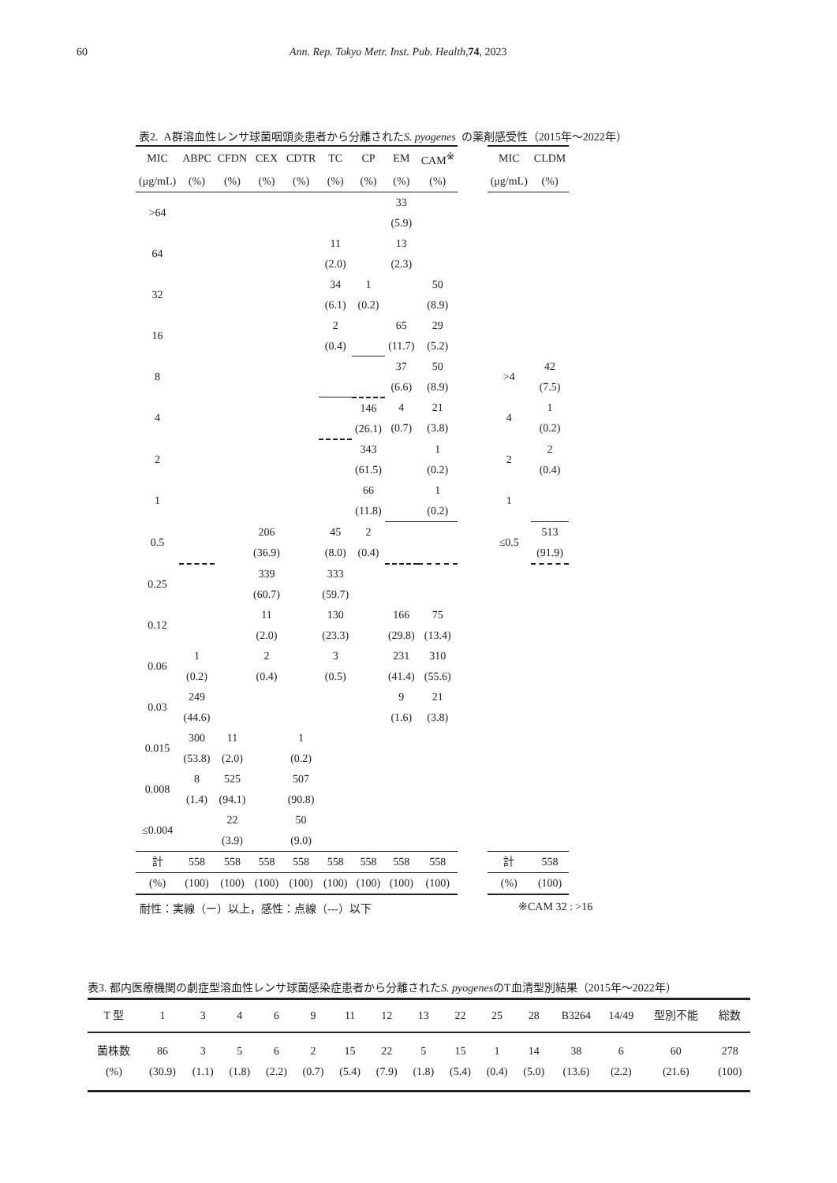60 Ann. Rep. Tokyo Metr. Inst. Pub. Health, 74, 2023
表2. A群溶血性レンサ球菌咽頭炎患者から分離されたS. pyogenes の薬剤感受性（2015年～2022年）
| MIC | ABPC | CFDN | CEX | CDTR | TC | CP | EM | CAM<sup>※</sup> | | MIC | CLDM |
| --- | --- | --- | --- | --- | --- | --- | --- | --- | --- | --- | --- |
| (μg/mL) | (%) | (%) | (%) | (%) | (%) | (%) | (%) | (%) | | (μg/mL) | (%) |
| >64 | | | | | | | 33 (5.9) | | | | |
| 64 | | | | | 11 (2.0) | | 13 (2.3) | | | | |
| 32 | | | | | 34 (6.1) | 1 (0.2) | | 50 (8.9) | | | |
| 16 | | | | | 2 (0.4) | | 65 (11.7) | 29 (5.2) | | | |
| 8 | | | | | | | 37 (6.6) | 50 (8.9) | | >4 | 42 (7.5) |
| 4 | | | | | | 146 (26.1) | 4 (0.7) | 21 (3.8) | | 4 | 1 (0.2) |
| 2 | | | | | | 343 (61.5) | | 1 (0.2) | | 2 | 2 (0.4) |
| 1 | | | | | | 66 (11.8) | | 1 (0.2) | | 1 | |
| 0.5 | | | 206 (36.9) | | 45 (8.0) | 2 (0.4) | | | | ≤0.5 | 513 (91.9) |
| 0.25 | | | 339 (60.7) | | 333 (59.7) | | | | | | |
| 0.12 | | | 11 (2.0) | | 130 (23.3) | | 166 (29.8) | 75 (13.4) | | | |
| 0.06 | 1 (0.2) | | 2 (0.4) | | 3 (0.5) | | 231 (41.4) | 310 (55.6) | | | |
| 0.03 | 249 (44.6) | | | | | | 9 (1.6) | 21 (3.8) | | | |
| 0.015 | 300 (53.8) | 11 (2.0) | | 1 (0.2) | | | | | | | |
| 0.008 | 8 (1.4) | 525 (94.1) | | 507 (90.8) | | | | | | | |
| ≤0.004 | | 22 (3.9) | | 50 (9.0) | | | | | | | |
| 計 | 558 | 558 | 558 | 558 | 558 | 558 | 558 | 558 | | 計 | 558 |
| (%) | (100) | (100) | (100) | (100) | (100) | (100) | (100) | (100) | | (%) | (100) |
耐性：実線（ー）以上，感性：点線（---）以下 ※CAM 32 : >16
表3. 都内医療機関の劇症型溶血性レンサ球菌感染症患者から分離されたS. pyogenesのT血清型別結果（2015年～2022年）
| T 型 | 1 | 3 | 4 | 6 | 9 | 11 | 12 | 13 | 22 | 25 | 28 | B3264 | 14/49 | 型別不能 | 総数 |
| --- | --- | --- | --- | --- | --- | --- | --- | --- | --- | --- | --- | --- | --- | --- | --- |
| 菌株数 | 86 | 3 | 5 | 6 | 2 | 15 | 22 | 5 | 15 | 1 | 14 | 38 | 6 | 60 | 278 |
| (%) | (30.9) | (1.1) | (1.8) | (2.2) | (0.7) | (5.4) | (7.9) | (1.8) | (5.4) | (0.4) | (5.0) | (13.6) | (2.2) | (21.6) | (100) |